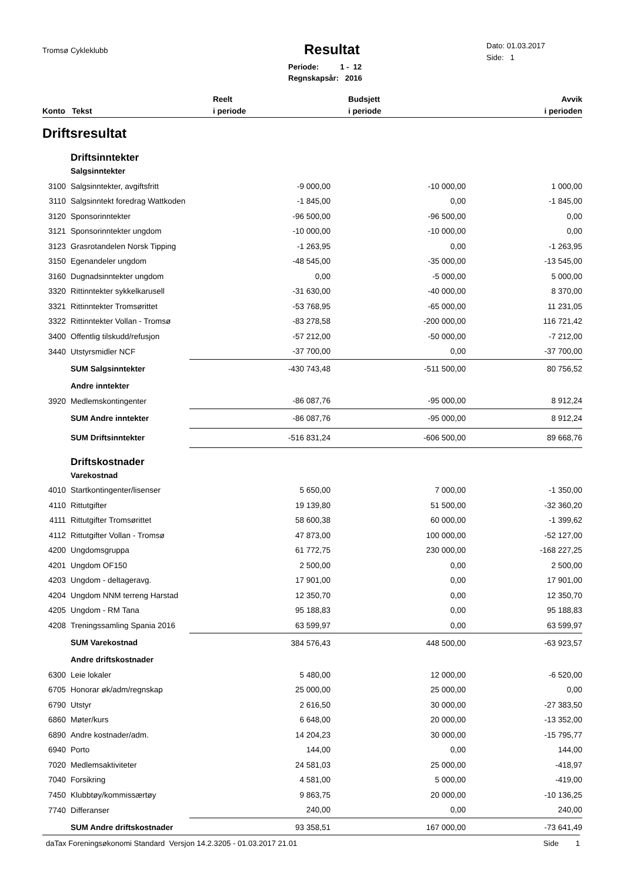Tromsø Cykleklubb Resultat
Periode: 1 - 12
Regnskapsår: 2016
Dato: 01.03.2017
Side: 1
| Konto Tekst | | Reelt i periode | Budsjett i periode | Avvik i perioden |
| --- | --- | --- | --- | --- |
| Driftsresultat | | | | |
| | Driftsinntekter | | | |
| | Salgsinntekter | | | |
| 3100 | Salgsinntekter, avgiftsfritt | -9 000,00 | -10 000,00 | 1 000,00 |
| 3110 | Salgsinntekt foredrag Wattkoden | -1 845,00 | 0,00 | -1 845,00 |
| 3120 | Sponsorinntekter | -96 500,00 | -96 500,00 | 0,00 |
| 3121 | Sponsorinntekter ungdom | -10 000,00 | -10 000,00 | 0,00 |
| 3123 | Grasrotandelen Norsk Tipping | -1 263,95 | 0,00 | -1 263,95 |
| 3150 | Egenandeler ungdom | -48 545,00 | -35 000,00 | -13 545,00 |
| 3160 | Dugnadsinntekter ungdom | 0,00 | -5 000,00 | 5 000,00 |
| 3320 | Rittinntekter sykkelkarusell | -31 630,00 | -40 000,00 | 8 370,00 |
| 3321 | Rittinntekter Tromsørittet | -53 768,95 | -65 000,00 | 11 231,05 |
| 3322 | Rittinntekter Vollan - Tromsø | -83 278,58 | -200 000,00 | 116 721,42 |
| 3400 | Offentlig tilskudd/refusjon | -57 212,00 | -50 000,00 | -7 212,00 |
| 3440 | Utstyrsmidler NCF | -37 700,00 | 0,00 | -37 700,00 |
| | SUM Salgsinntekter | -430 743,48 | -511 500,00 | 80 756,52 |
| | Andre inntekter | | | |
| 3920 | Medlemskontingenter | -86 087,76 | -95 000,00 | 8 912,24 |
| | SUM Andre inntekter | -86 087,76 | -95 000,00 | 8 912,24 |
| | SUM Driftsinntekter | -516 831,24 | -606 500,00 | 89 668,76 |
| | Driftskostnader | | | |
| | Varekostnad | | | |
| 4010 | Startkontingenter/lisenser | 5 650,00 | 7 000,00 | -1 350,00 |
| 4110 | Rittutgifter | 19 139,80 | 51 500,00 | -32 360,20 |
| 4111 | Rittutgifter Tromsørittet | 58 600,38 | 60 000,00 | -1 399,62 |
| 4112 | Rittutgifter Vollan - Tromsø | 47 873,00 | 100 000,00 | -52 127,00 |
| 4200 | Ungdomsgruppa | 61 772,75 | 230 000,00 | -168 227,25 |
| 4201 | Ungdom OF150 | 2 500,00 | 0,00 | 2 500,00 |
| 4203 | Ungdom - deltageravg. | 17 901,00 | 0,00 | 17 901,00 |
| 4204 | Ungdom NNM terreng Harstad | 12 350,70 | 0,00 | 12 350,70 |
| 4205 | Ungdom - RM Tana | 95 188,83 | 0,00 | 95 188,83 |
| 4208 | Treningssamling Spania 2016 | 63 599,97 | 0,00 | 63 599,97 |
| | SUM Varekostnad | 384 576,43 | 448 500,00 | -63 923,57 |
| | Andre driftskostnader | | | |
| 6300 | Leie lokaler | 5 480,00 | 12 000,00 | -6 520,00 |
| 6705 | Honorar øk/adm/regnskap | 25 000,00 | 25 000,00 | 0,00 |
| 6790 | Utstyr | 2 616,50 | 30 000,00 | -27 383,50 |
| 6860 | Møter/kurs | 6 648,00 | 20 000,00 | -13 352,00 |
| 6890 | Andre kostnader/adm. | 14 204,23 | 30 000,00 | -15 795,77 |
| 6940 | Porto | 144,00 | 0,00 | 144,00 |
| 7020 | Medlemsaktiviteter | 24 581,03 | 25 000,00 | -418,97 |
| 7040 | Forsikring | 4 581,00 | 5 000,00 | -419,00 |
| 7450 | Klubbtøy/kommissærtøy | 9 863,75 | 20 000,00 | -10 136,25 |
| 7740 | Differanser | 240,00 | 0,00 | 240,00 |
| | SUM Andre driftskostnader | 93 358,51 | 167 000,00 | -73 641,49 |
daTax Foreningsøkonomi Standard Versjon 14.2.3205 - 01.03.2017 21.01 Side 1